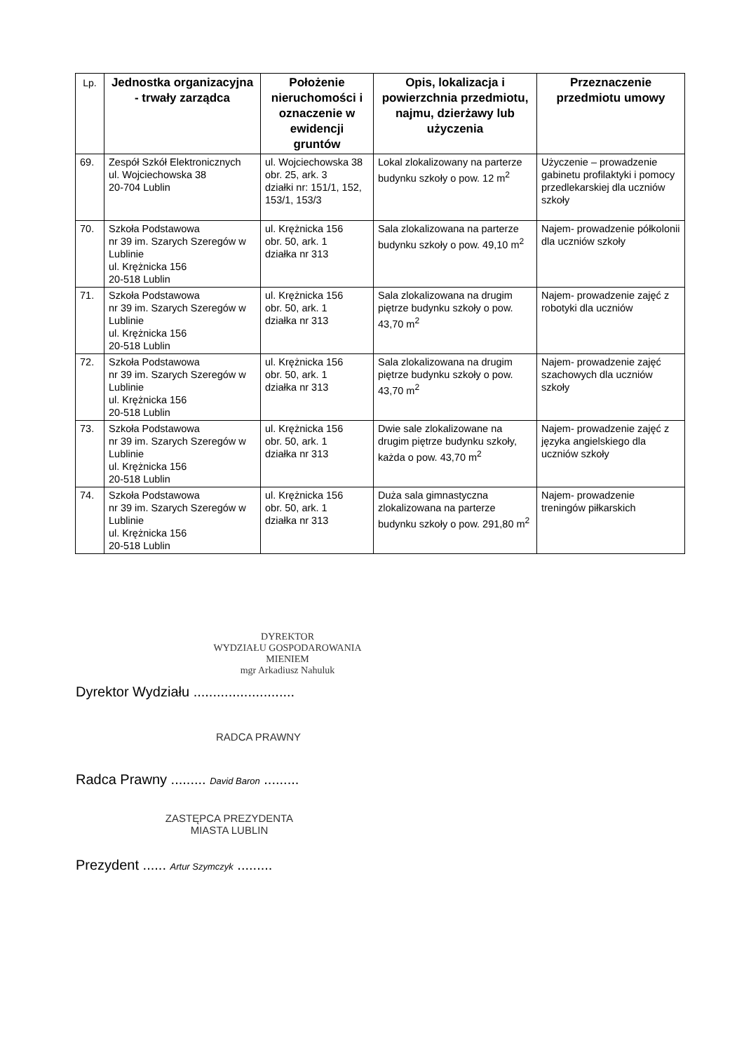| Lp. | Jednostka organizacyjna - trwały zarządca | Położenie nieruchomości i oznaczenie w ewidencji gruntów | Opis, lokalizacja i powierzchnia przedmiotu, najmu, dzierżawy lub użyczenia | Przeznaczenie przedmiotu umowy |
| --- | --- | --- | --- | --- |
| 69. | Zespół Szkół Elektronicznych ul. Wojciechowska 38 20-704 Lublin | ul. Wojciechowska 38 obr. 25, ark. 3 działki nr: 151/1, 152, 153/1, 153/3 | Lokal zlokalizowany na parterze budynku szkoły o pow. 12 m<sup>2</sup> | Użyczenie – prowadzenie gabinetu profilaktyki i pomocy przedlekarskiej dla uczniów szkoły |
| 70. | Szkoła Podstawowa nr 39 im. Szarych Szeregów w Lublinie ul. Krężnicka 156 20-518 Lublin | ul. Krężnicka 156 obr. 50, ark. 1 działka nr 313 | Sala zlokalizowana na parterze budynku szkoły o pow. 49,10 m<sup>2</sup> | Najem- prowadzenie półkolonii dla uczniów szkoły |
| 71. | Szkoła Podstawowa nr 39 im. Szarych Szeregów w Lublinie ul. Krężnicka 156 20-518 Lublin | ul. Krężnicka 156 obr. 50, ark. 1 działka nr 313 | Sala zlokalizowana na drugim piętrze budynku szkoły o pow. 43,70 m<sup>2</sup> | Najem- prowadzenie zajęć z robotyki dla uczniów |
| 72. | Szkoła Podstawowa nr 39 im. Szarych Szeregów w Lublinie ul. Krężnicka 156 20-518 Lublin | ul. Krężnicka 156 obr. 50, ark. 1 działka nr 313 | Sala zlokalizowana na drugim piętrze budynku szkoły o pow. 43,70 m<sup>2</sup> | Najem- prowadzenie zajęć szachowych dla uczniów szkoły |
| 73. | Szkoła Podstawowa nr 39 im. Szarych Szeregów w Lublinie ul. Krężnicka 156 20-518 Lublin | ul. Krężnicka 156 obr. 50, ark. 1 działka nr 313 | Dwie sale zlokalizowane na drugim piętrze budynku szkoły, każda o pow. 43,70 m<sup>2</sup> | Najem- prowadzenie zajęć z języka angielskiego dla uczniów szkoły |
| 74. | Szkoła Podstawowa nr 39 im. Szarych Szeregów w Lublinie ul. Krężnicka 156 20-518 Lublin | ul. Krężnicka 156 obr. 50, ark. 1 działka nr 313 | Duża sala gimnastyczna zlokalizowana na parterze budynku szkoły o pow. 291,80 m<sup>2</sup> | Najem- prowadzenie treningów piłkarskich |
DYREKTOR
WYDZIAŁU GOSPODAROWANIA MIENIEM
mgr Arkadiusz Nahuluk
Dyrektor Wydziału ..........................
RADCA PRAWNY
Radca Prawny ......... David Baron .........
ZASTĘPCA PREZYDENTA
MIASTA LUBLIN
Prezydent ...... Artur Szymczyk .........